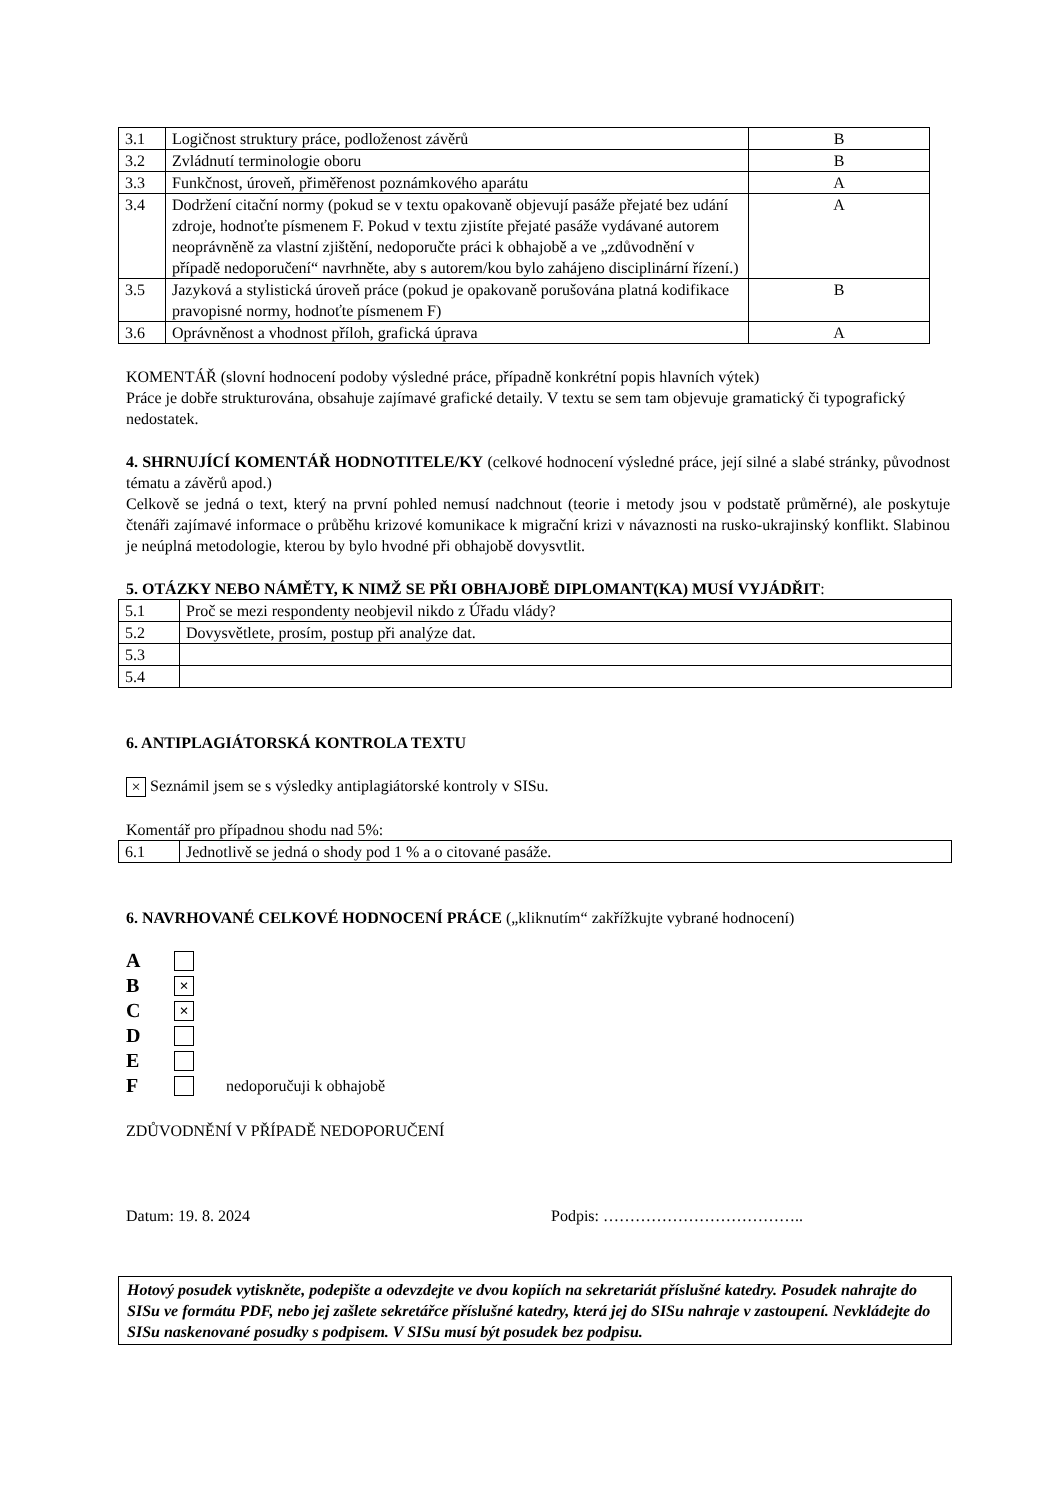| 3.1 | Logičnost struktury práce, podloženost závěrů | B |
| 3.2 | Zvládnutí terminologie oboru | B |
| 3.3 | Funkčnost, úroveň, přiměřenost poznámkového aparátu | A |
| 3.4 | Dodržení citační normy (pokud se v textu opakovaně objevují pasáže přejaté bez udání zdroje, hodnoťte písmenem F. Pokud v textu zjistíte přejaté pasáže vydávané autorem neoprávněně za vlastní zjištění, nedoporučte práci k obhajobě a ve „zdůvodnění v případě nedoporučení“ navrhněte, aby s autorem/kou bylo zahájeno disciplinární řízení.) | A |
| 3.5 | Jazyková a stylistická úroveň práce (pokud je opakovaně porušována platná kodifikace pravopisné normy, hodnoťte písmenem F) | B |
| 3.6 | Oprávněnost a vhodnost příloh, grafická úprava | A |
KOMENTÁŘ (slovní hodnocení podoby výsledné práce, případně konkrétní popis hlavních výtek)
Práce je dobře strukturována, obsahuje zajímavé grafické detaily. V textu se sem tam objevuje gramatický či typografický nedostatek.
4. SHRNUJÍCÍ KOMENTÁŘ HODNOTITELE/KY (celkové hodnocení výsledné práce, její silné a slabé stránky, původnost tématu a závěrů apod.)
Celkově se jedná o text, který na první pohled nemusí nadchnout (teorie i metody jsou v podstatě průměrné), ale poskytuje čtenáři zajímavé informace o průběhu krizové komunikace k migrační krizi v návaznosti na rusko-ukrajinský konflikt. Slabinou je neúplná metodologie, kterou by bylo hvodné při obhajobě dovysvtlit.
5. OTÁZKY NEBO NÁMĚTY, K NIMŽ SE PŘI OBHAJOBĚ DIPLOMANT(KA) MUSÍ VYJÁDŘIT:
| 5.1 | Proč se mezi respondenty neobjevil nikdo z Úřadu vlády? |
| 5.2 | Dovysvětlete, prosím, postup při analýze dat. |
| 5.3 | |
| 5.4 | |
6. ANTIPLAGIÁTORSKÁ KONTROLA TEXTU
× Seznámil jsem se s výsledky antiplagiátorské kontroly v SISu.
Komentář pro případnou shodu nad 5%:
| 6.1 | Jednotlivě se jedná o shody pod 1 % a o citované pasáže. |
6. NAVRHOVANÉ CELKOVÉ HODNOCENÍ PRÁCE („kliknutím“ zakřížkujte vybrané hodnocení)
A
B ×
C ×
D
E
F nedoporučuji k obhajobě
ZDŮVODNĚNÍ V PŘÍPADĚ NEDOPORUČENÍ
Datum: 19. 8. 2024 Podpis: ………………………………..
Hotový posudek vytiskněte, podepište a odevzdejte ve dvou kopiích na sekretariát příslušné katedry. Posudek nahrajte do SISu ve formátu PDF, nebo jej zašlete sekretářce příslušné katedry, která jej do SISu nahraje v zastoupení. Nevkládejte do SISu naskenované posudky s podpisem. V SISu musí být posudek bez podpisu.